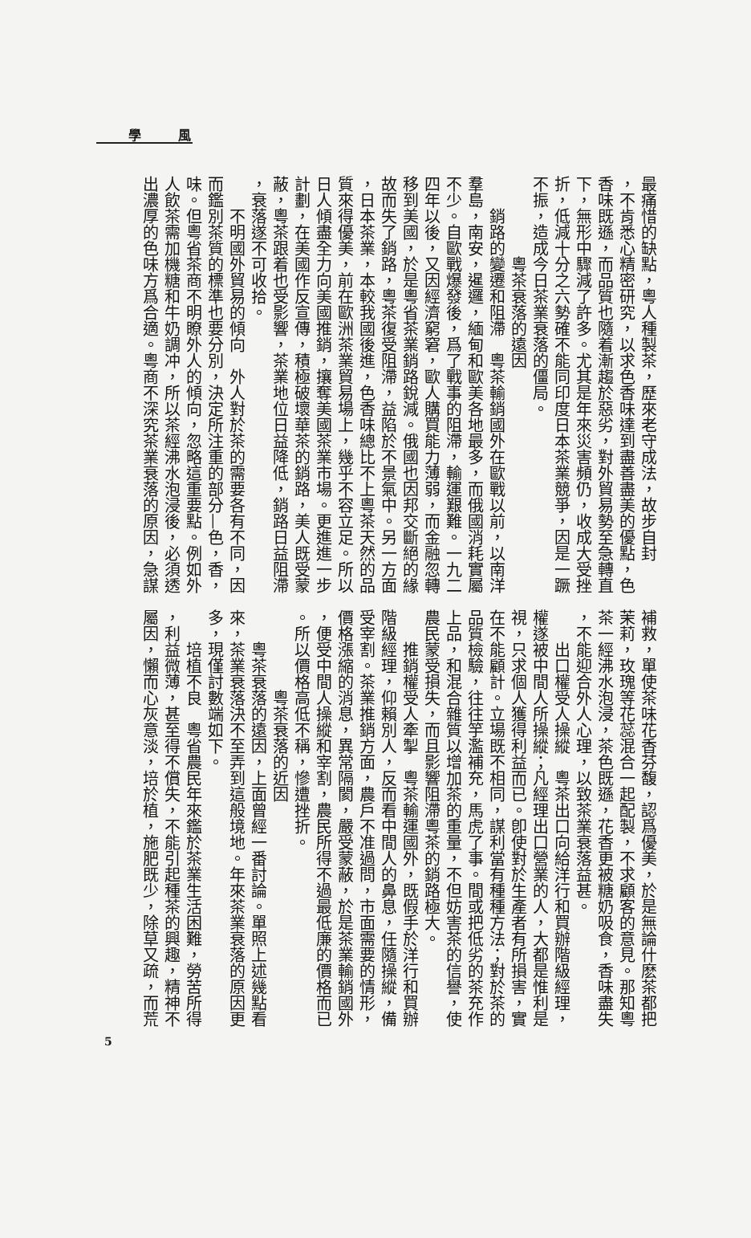學 風
最痛惜的缺點，粵人種製茶，歷來老守成法，故步自封
，不肯悉心精密研究，以求色香味達到盡善盡美的優點，色
香味既遜，而品質也隨着漸趨於惡劣，對外貿易勢至急轉直
下，無形中驟減了許多。尤其是年來災害頻仍，收成大受挫
折，低減十分之六勢確不能同印度日本茶業競爭，因是一蹶
不振，造成今日茶業衰落的僵局。
粵茶衰落的遠因
銷路的變遷和阻滯　粵茶輸銷國外在歐戰以前，以南洋
羣島，南安，暹邏，緬甸和歐美各地最多，而俄國消耗實屬
不少。自歐戰爆發後，爲了戰事的阻滯，輸運艱難。一九二
四年以後，又因經濟窮窘，歐人購買能力薄弱，而金融忽轉
移到美國，於是粵省茶業銷路銳減。俄國也因邦交斷絕的緣
故而失了銷路，粵茶復受阻滯，益陷於不景氣中。另一方面
，日本茶業，本較我國後進，色香味總比不上粵茶天然的品
質來得優美，前在歐洲茶業貿易場上，幾乎不容立足。所以
日人傾盡全力向美國推銷，攘奪美國茶業市場。更進進一步
計劃，在美國作反宣傳，積極破壞華茶的銷路，美人既受蒙
蔽，粵茶跟着也受影響，茶業地位日益降低，銷路日益阻滯
，衰落遂不可收拾。
不明國外貿易的傾向　外人對於茶的需要各有不同，因
而鑑別茶質的標準也要分別，決定所注重的部分—色，香，
味。但粵省茶商不明瞭外人的傾向，忽略這重要點。例如外
人飲茶需加機糖和牛奶調冲，所以茶經沸水泡浸後，必須透
出濃厚的色味方爲合適。粵商不深究茶業衰落的原因，急謀
補救，單使茶味花香芬馥，認爲優美，於是無論什麽茶都把
茉莉，玫瑰等花蕊混合一起配製，不求顧客的意見。那知粵
茶一經沸水泡浸，茶色既遜，花香更被糖奶吸食，香味盡失
，不能迎合外人心理，以致茶業衰落益甚。
出口權受人操縱　粵茶出口向給洋行和買辦階級經理，
權遂被中間人所操縱；凡經理出口營業的人，大都是惟利是
視，只求個人獲得利益而已。卽使對於生產者有所損害，實
在不能顧計。立場既不相同，謀利當有種種方法；對於茶的
品質檢驗，往往竽濫補充，馬虎了事。間或把低劣的茶充作
上品，和混合雜質以增加茶的重量，不但妨害茶的信譽，使
農民蒙受損失，而且影響阻滯粵茶的銷路極大。
推銷權受人牽掣　粵茶輸運國外，既假手於洋行和買辦
階級經理，仰賴別人，反而看中間人的鼻息，任隨操縱，備
受宰割。茶業推銷方面，農戶不准過問，市面需要的情形，
價格漲縮的消息，異常隔閡，嚴受蒙蔽，於是茶業輸銷國外
，便受中間人操縱和宰割，農民所得不過最低廉的價格而已
。所以價格高低不稱，慘遭挫折。
粵茶衰落的近因
粵茶衰落的遠因，上面曾經一番討論。單照上述幾點看
來，茶業衰落決不至弄到這般境地。年來茶業衰落的原因更
多，現僅討數端如下。
培植不良　粵省農民年來鑑於茶業生活困難，勞苦所得
，利益微薄，甚至得不償失，不能引起種茶的興趣，精神不
屬因，懶而心灰意淡，培於植，施肥既少，除草又疏，而荒
5